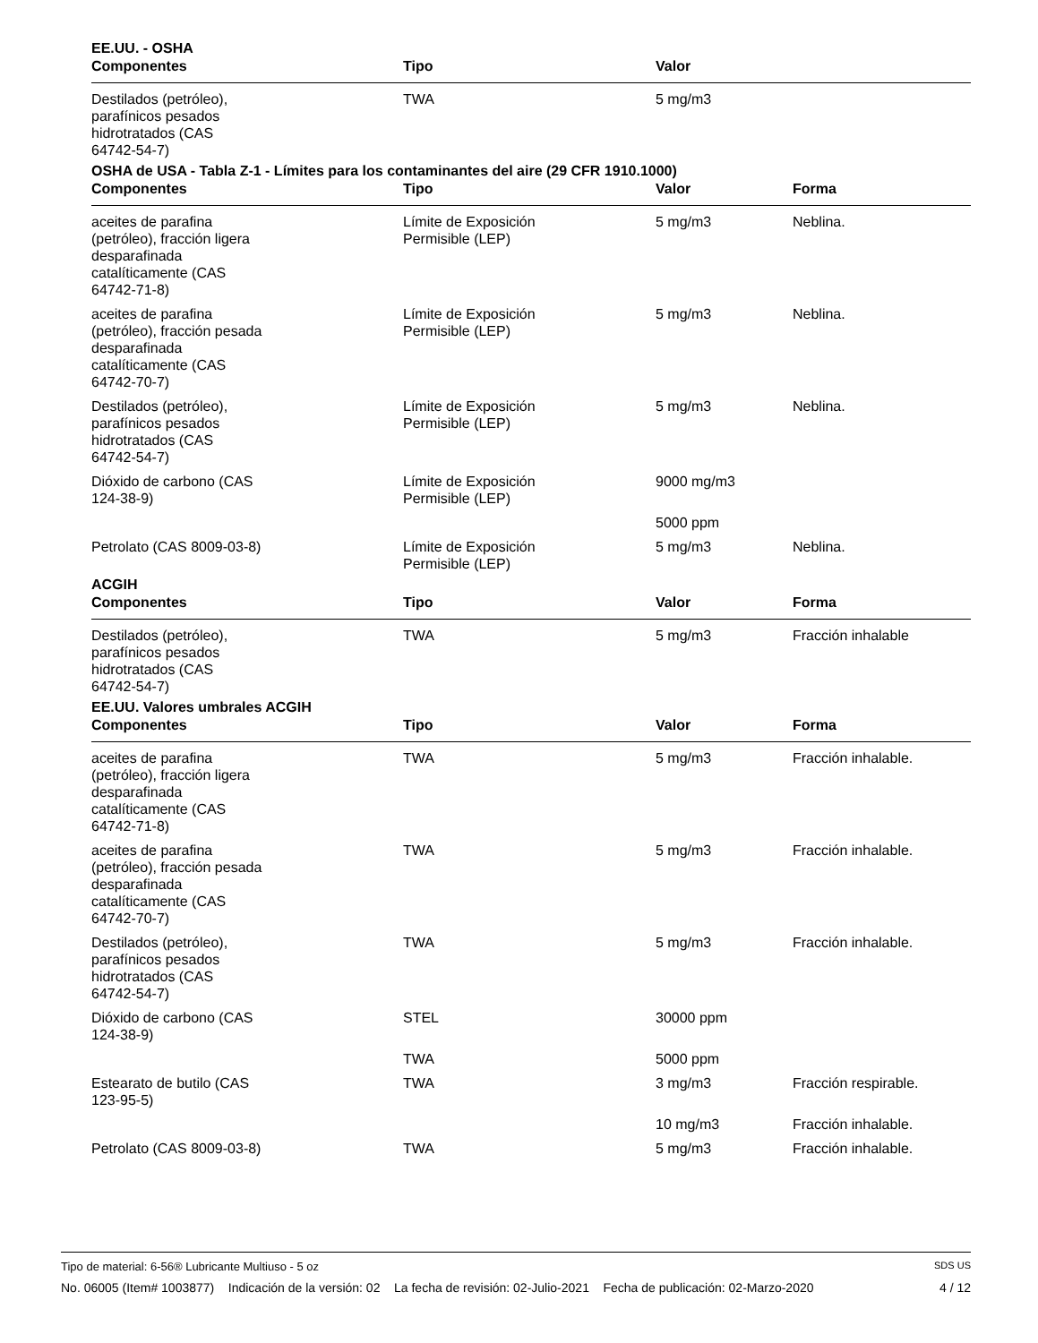EE.UU. - OSHA
| Componentes | Tipo | Valor | |
| --- | --- | --- | --- |
| Destilados (petróleo), parafínicos pesados hidrotratados (CAS 64742-54-7) | TWA | 5 mg/m3 | |
OSHA de USA - Tabla Z-1 - Límites para los contaminantes del aire (29 CFR 1910.1000)
| Componentes | Tipo | Valor | Forma |
| --- | --- | --- | --- |
| aceites de parafina (petróleo), fracción ligera desparafinada catalíticamente (CAS 64742-71-8) | Límite de Exposición Permisible (LEP) | 5 mg/m3 | Neblina. |
| aceites de parafina (petróleo), fracción pesada desparafinada catalíticamente (CAS 64742-70-7) | Límite de Exposición Permisible (LEP) | 5 mg/m3 | Neblina. |
| Destilados (petróleo), parafínicos pesados hidrotratados (CAS 64742-54-7) | Límite de Exposición Permisible (LEP) | 5 mg/m3 | Neblina. |
| Dióxido de carbono (CAS 124-38-9) | Límite de Exposición Permisible (LEP) | 9000 mg/m3 | |
| | | 5000 ppm | |
| Petrolato (CAS 8009-03-8) | Límite de Exposición Permisible (LEP) | 5 mg/m3 | Neblina. |
ACGIH
| Componentes | Tipo | Valor | Forma |
| --- | --- | --- | --- |
| Destilados (petróleo), parafínicos pesados hidrotratados (CAS 64742-54-7) | TWA | 5 mg/m3 | Fracción inhalable |
EE.UU. Valores umbrales ACGIH
| Componentes | Tipo | Valor | Forma |
| --- | --- | --- | --- |
| aceites de parafina (petróleo), fracción ligera desparafinada catalíticamente (CAS 64742-71-8) | TWA | 5 mg/m3 | Fracción inhalable. |
| aceites de parafina (petróleo), fracción pesada desparafinada catalíticamente (CAS 64742-70-7) | TWA | 5 mg/m3 | Fracción inhalable. |
| Destilados (petróleo), parafínicos pesados hidrotratados (CAS 64742-54-7) | TWA | 5 mg/m3 | Fracción inhalable. |
| Dióxido de carbono (CAS 124-38-9) | STEL | 30000 ppm | |
| | TWA | 5000 ppm | |
| Estearato de butilo (CAS 123-95-5) | TWA | 3 mg/m3 | Fracción respirable. |
| | | 10 mg/m3 | Fracción inhalable. |
| Petrolato (CAS 8009-03-8) | TWA | 5 mg/m3 | Fracción inhalable. |
Tipo de material: 6-56® Lubricante Multiuso - 5 oz SDS US
No. 06005 (Item# 1003877) Indicación de la versión: 02 La fecha de revisión: 02-Julio-2021 Fecha de publicación: 02-Marzo-2020 4 / 12